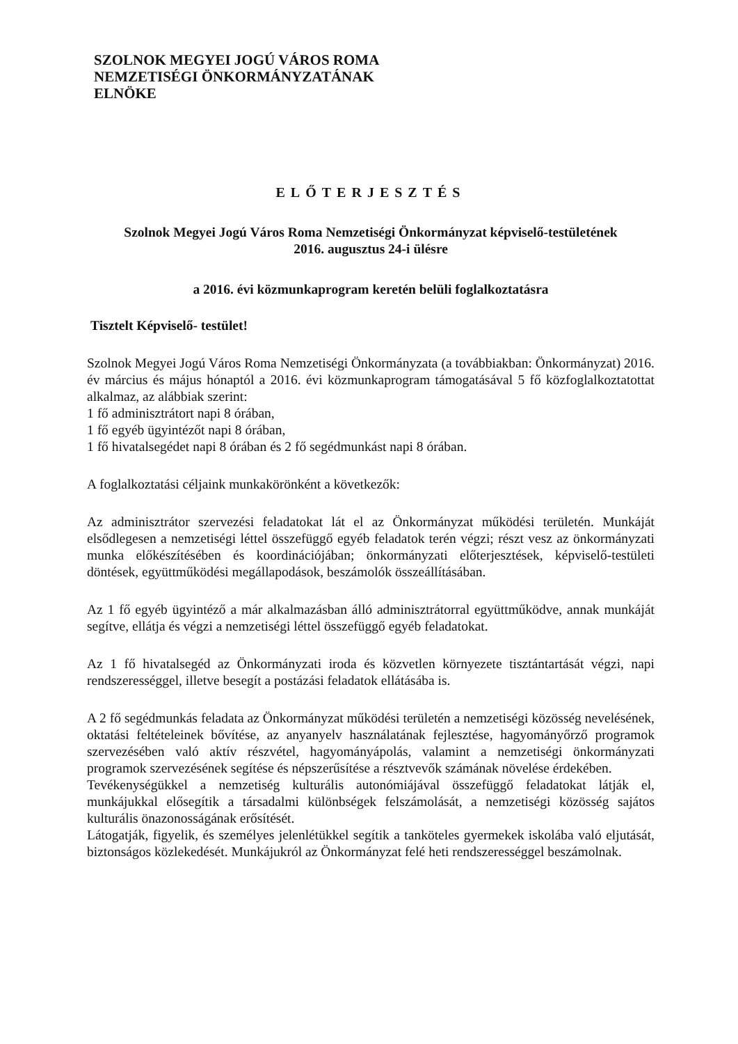SZOLNOK MEGYEI JOGÚ VÁROS ROMA
NEMZETISÉGI ÖNKORMÁNYZATÁNAK
ELNÖKE
ELŐTERJESZTÉS
Szolnok Megyei Jogú Város Roma Nemzetiségi Önkormányzat képviselő-testületének
2016. augusztus 24-i ülésre
a 2016. évi közmunkaprogram keretén belüli foglalkoztatásra
Tisztelt Képviselő- testület!
Szolnok Megyei Jogú Város Roma Nemzetiségi Önkormányzata (a továbbiakban: Önkormányzat) 2016. év március és május hónaptól a 2016. évi közmunkaprogram támogatásával 5 fő közfoglalkoztatottat alkalmaz, az alábbiak szerint:
1 fő adminisztrátort napi 8 órában,
1 fő egyéb ügyintézőt napi 8 órában,
1 fő hivatalsegédet napi 8 órában és 2 fő segédmunkást napi 8 órában.
A foglalkoztatási céljaink munkakörönként a következők:
Az adminisztrátor szervezési feladatokat lát el az Önkormányzat működési területén. Munkáját elsődlegesen a nemzetiségi léttel összefüggő egyéb feladatok terén végzi; részt vesz az önkormányzati munka előkészítésében és koordinációjában; önkormányzati előterjesztések, képviselő-testületi döntések, együttműködési megállapodások, beszámolók összeállításában.
Az 1 fő egyéb ügyintéző a már alkalmazásban álló adminisztrátorral együttműködve, annak munkáját segítve, ellátja és végzi a nemzetiségi léttel összefüggő egyéb feladatokat.
Az 1 fő hivatalsegéd az Önkormányzati iroda és közvetlen környezete tisztántartását végzi, napi rendszerességgel, illetve besegít a postázási feladatok ellátásába is.
A 2 fő segédmunkás feladata az Önkormányzat működési területén a nemzetiségi közösség nevelésének, oktatási feltételeinek bővítése, az anyanyelv használatának fejlesztése, hagyományőrző programok szervezésében való aktív részvétel, hagyományápolás, valamint a nemzetiségi önkormányzati programok szervezésének segítése és népszerűsítése a résztvevők számának növelése érdekében.
Tevékenységükkel a nemzetiség kulturális autonómiájával összefüggő feladatokat látják el, munkájukkal elősegítik a társadalmi különbségek felszámolását, a nemzetiségi közösség sajátos kulturális önazonosságának erősítését.
Látogatják, figyelik, és személyes jelenlétükkel segítik a tanköteles gyermekek iskolába való eljutását, biztonságos közlekedését. Munkájukról az Önkormányzat felé heti rendszerességgel beszámolnak.